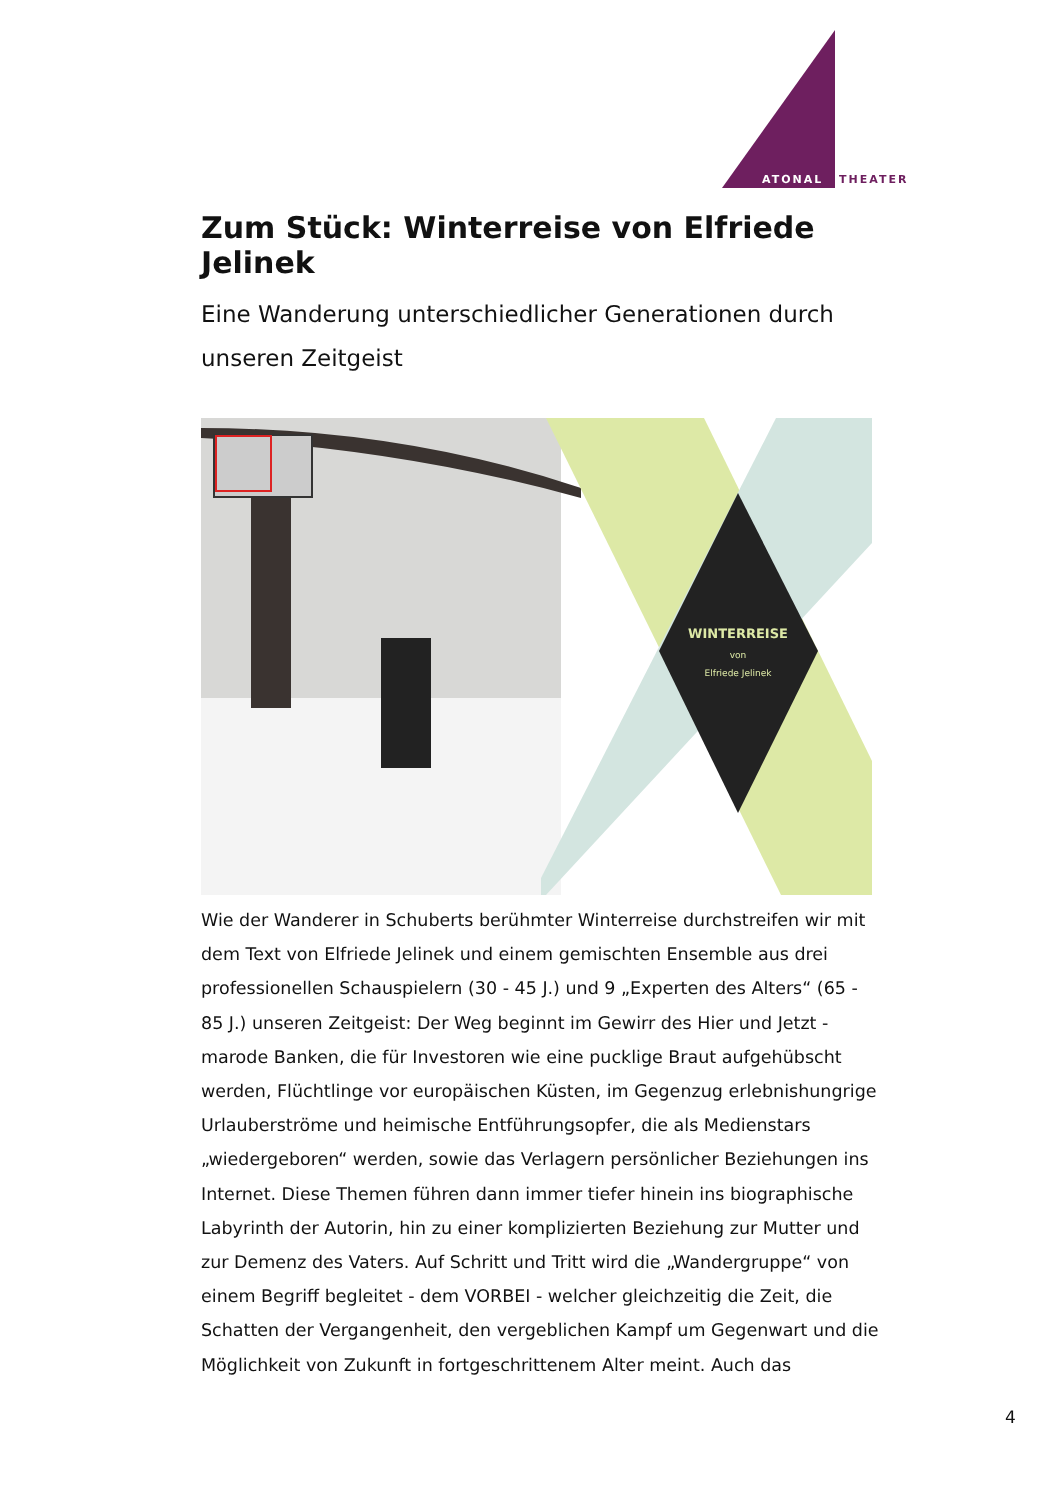ATONAL
THEATER
Zum Stück: Winterreise von Elfriede Jelinek
Eine Wanderung unterschiedlicher Generationen durch unseren Zeitgeist
WINTERREISE
von
Elfriede Jelinek
Wie der Wanderer in Schuberts berühmter Winterreise durchstreifen wir mit dem Text von Elfriede Jelinek und einem gemischten Ensemble aus drei professionellen Schauspielern (30 - 45 J.) und 9 „Experten des Alters“ (65 - 85 J.) unseren Zeitgeist: Der Weg beginnt im Gewirr des Hier und Jetzt - marode Banken, die für Investoren wie eine pucklige Braut aufgehübscht werden, Flüchtlinge vor europäischen Küsten, im Gegenzug erlebnishungrige Urlauberströme und heimische Entführungsopfer, die als Medienstars „wiedergeboren“ werden, sowie das Verlagern persönlicher Beziehungen ins Internet. Diese Themen führen dann immer tiefer hinein ins biographische Labyrinth der Autorin, hin zu einer komplizierten Beziehung zur Mutter und zur Demenz des Vaters. Auf Schritt und Tritt wird die „Wandergruppe“ von einem Begriff begleitet - dem VORBEI - welcher gleichzeitig die Zeit, die Schatten der Vergangenheit, den vergeblichen Kampf um Gegenwart und die Möglichkeit von Zukunft in fortgeschrittenem Alter meint. Auch das
4